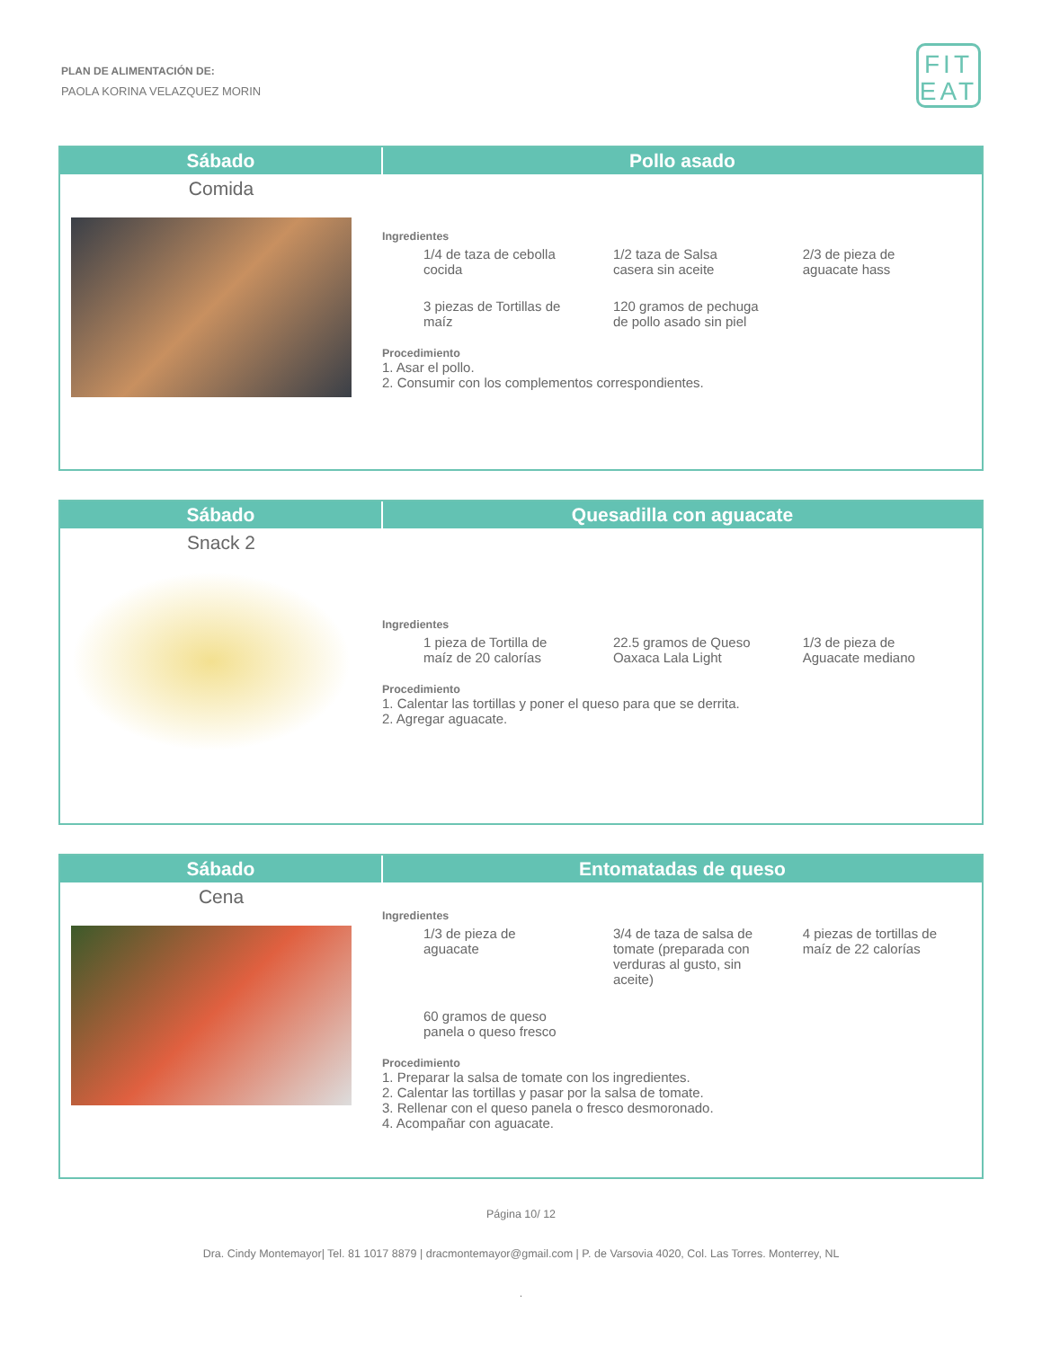PLAN DE ALIMENTACIÓN DE:
PAOLA KORINA VELAZQUEZ MORIN
FIT
EAT
Sábado Pollo asado
Comida
Ingredientes
1/4 de taza de cebolla cocida
1/2 taza de Salsa casera sin aceite
2/3 de pieza de aguacate hass
3 piezas de Tortillas de maíz
120 gramos de pechuga de pollo asado sin piel
Procedimiento
1. Asar el pollo.
2. Consumir con los complementos correspondientes.
Sábado Quesadilla con aguacate
Snack 2
Ingredientes
1 pieza de Tortilla de maíz de 20 calorías
22.5 gramos de Queso Oaxaca Lala Light
1/3 de pieza de Aguacate mediano
Procedimiento
1. Calentar las tortillas y poner el queso para que se derrita.
2. Agregar aguacate.
Sábado Entomatadas de queso
Cena
Ingredientes
1/3 de pieza de aguacate
3/4 de taza de salsa de tomate (preparada con verduras al gusto, sin aceite)
4 piezas de tortillas de maíz de 22 calorías
60 gramos de queso panela o queso fresco
Procedimiento
1. Preparar la salsa de tomate con los ingredientes.
2. Calentar las tortillas y pasar por la salsa de tomate.
3. Rellenar con el queso panela o fresco desmoronado.
4. Acompañar con aguacate.
Página 10/ 12
Dra. Cindy Montemayor| Tel. 81 1017 8879 | dracmontemayor@gmail.com | P. de Varsovia 4020, Col. Las Torres. Monterrey, NL
.